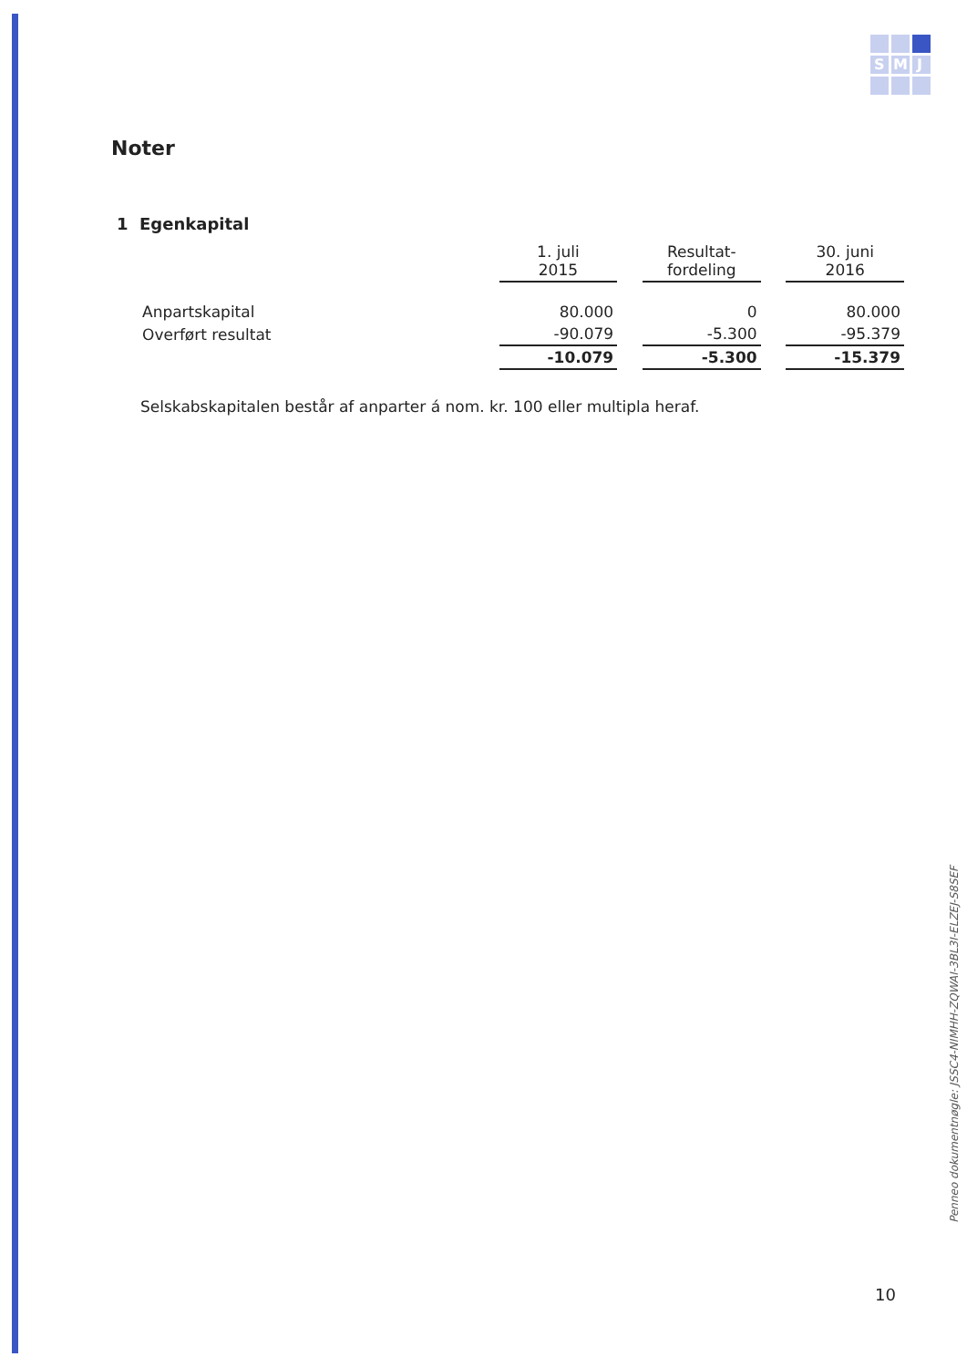S
M
J
Noter
1 Egenkapital
| | 1. juli 2015 | | Resultat- fordeling | | 30. juni 2016 |
| Anpartskapital | 80.000 | | 0 | | 80.000 |
| Overført resultat | -90.079 | | -5.300 | | -95.379 |
| | -10.079 | | -5.300 | | -15.379 |
Selskabskapitalen består af anparter á nom. kr. 100 eller multipla heraf.
10
Penneo dokumentnøgle: JSSC4-NIMHH-ZQWAI-3BL3I-ELZEJ-S8SEF